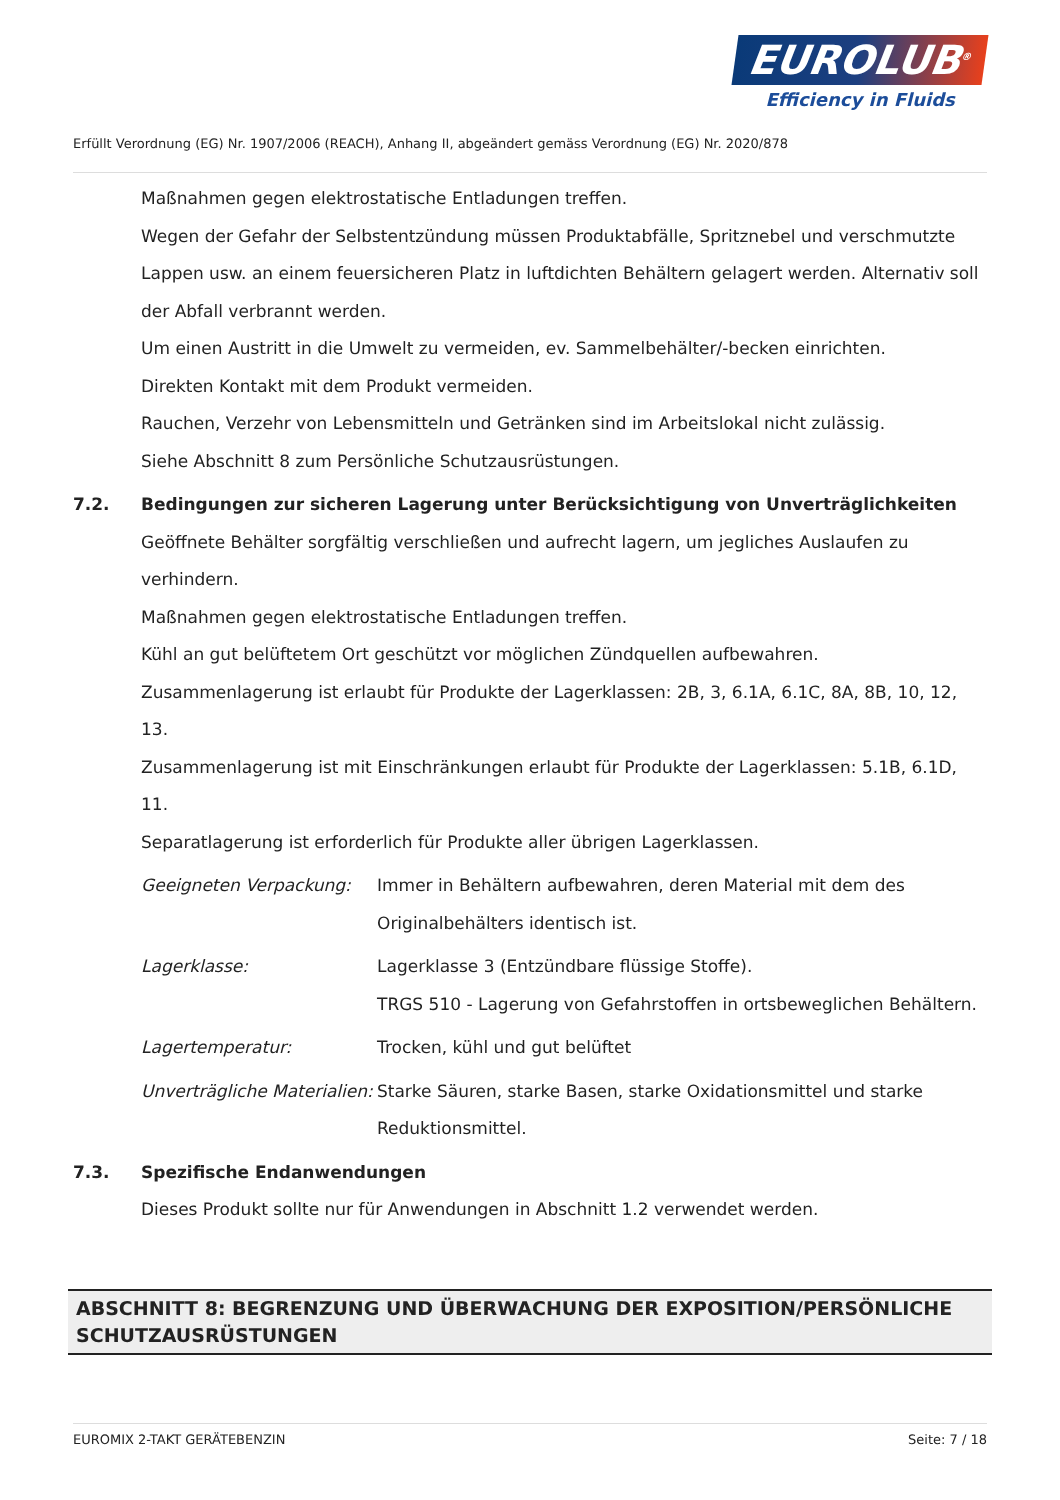EUROLUB<sup>®</sup>
Efficiency in Fluids
Erfüllt Verordnung (EG) Nr. 1907/2006 (REACH), Anhang II, abgeändert gemäss Verordnung (EG) Nr. 2020/878
Maßnahmen gegen elektrostatische Entladungen treffen.
Wegen der Gefahr der Selbstentzündung müssen Produktabfälle, Spritznebel und verschmutzte Lappen usw. an einem feuersicheren Platz in luftdichten Behältern gelagert werden. Alternativ soll der Abfall verbrannt werden.
Um einen Austritt in die Umwelt zu vermeiden, ev. Sammelbehälter/-becken einrichten.
Direkten Kontakt mit dem Produkt vermeiden.
Rauchen, Verzehr von Lebensmitteln und Getränken sind im Arbeitslokal nicht zulässig.
Siehe Abschnitt 8 zum Persönliche Schutzausrüstungen.
7.2. Bedingungen zur sicheren Lagerung unter Berücksichtigung von Unverträglichkeiten
Geöffnete Behälter sorgfältig verschließen und aufrecht lagern, um jegliches Auslaufen zu verhindern.
Maßnahmen gegen elektrostatische Entladungen treffen.
Kühl an gut belüftetem Ort geschützt vor möglichen Zündquellen aufbewahren.
Zusammenlagerung ist erlaubt für Produkte der Lagerklassen: 2B, 3, 6.1A, 6.1C, 8A, 8B, 10, 12, 13.
Zusammenlagerung ist mit Einschränkungen erlaubt für Produkte der Lagerklassen: 5.1B, 6.1D, 11.
Separatlagerung ist erforderlich für Produkte aller übrigen Lagerklassen.
Geeigneten Verpackung: Immer in Behältern aufbewahren, deren Material mit dem des Originalbehälters identisch ist.
Lagerklasse: Lagerklasse 3 (Entzündbare flüssige Stoffe).
TRGS 510 - Lagerung von Gefahrstoffen in ortsbeweglichen Behältern.
Lagertemperatur: Trocken, kühl und gut belüftet
Unverträgliche Materialien:
Starke Säuren, starke Basen, starke Oxidationsmittel und starke Reduktionsmittel.
7.3. Spezifische Endanwendungen
Dieses Produkt sollte nur für Anwendungen in Abschnitt 1.2 verwendet werden.
ABSCHNITT 8: BEGRENZUNG UND ÜBERWACHUNG DER EXPOSITION/PERSÖNLICHE SCHUTZAUSRÜSTUNGEN
EUROMIX 2-TAKT GERÄTEBENZIN Seite: 7 / 18